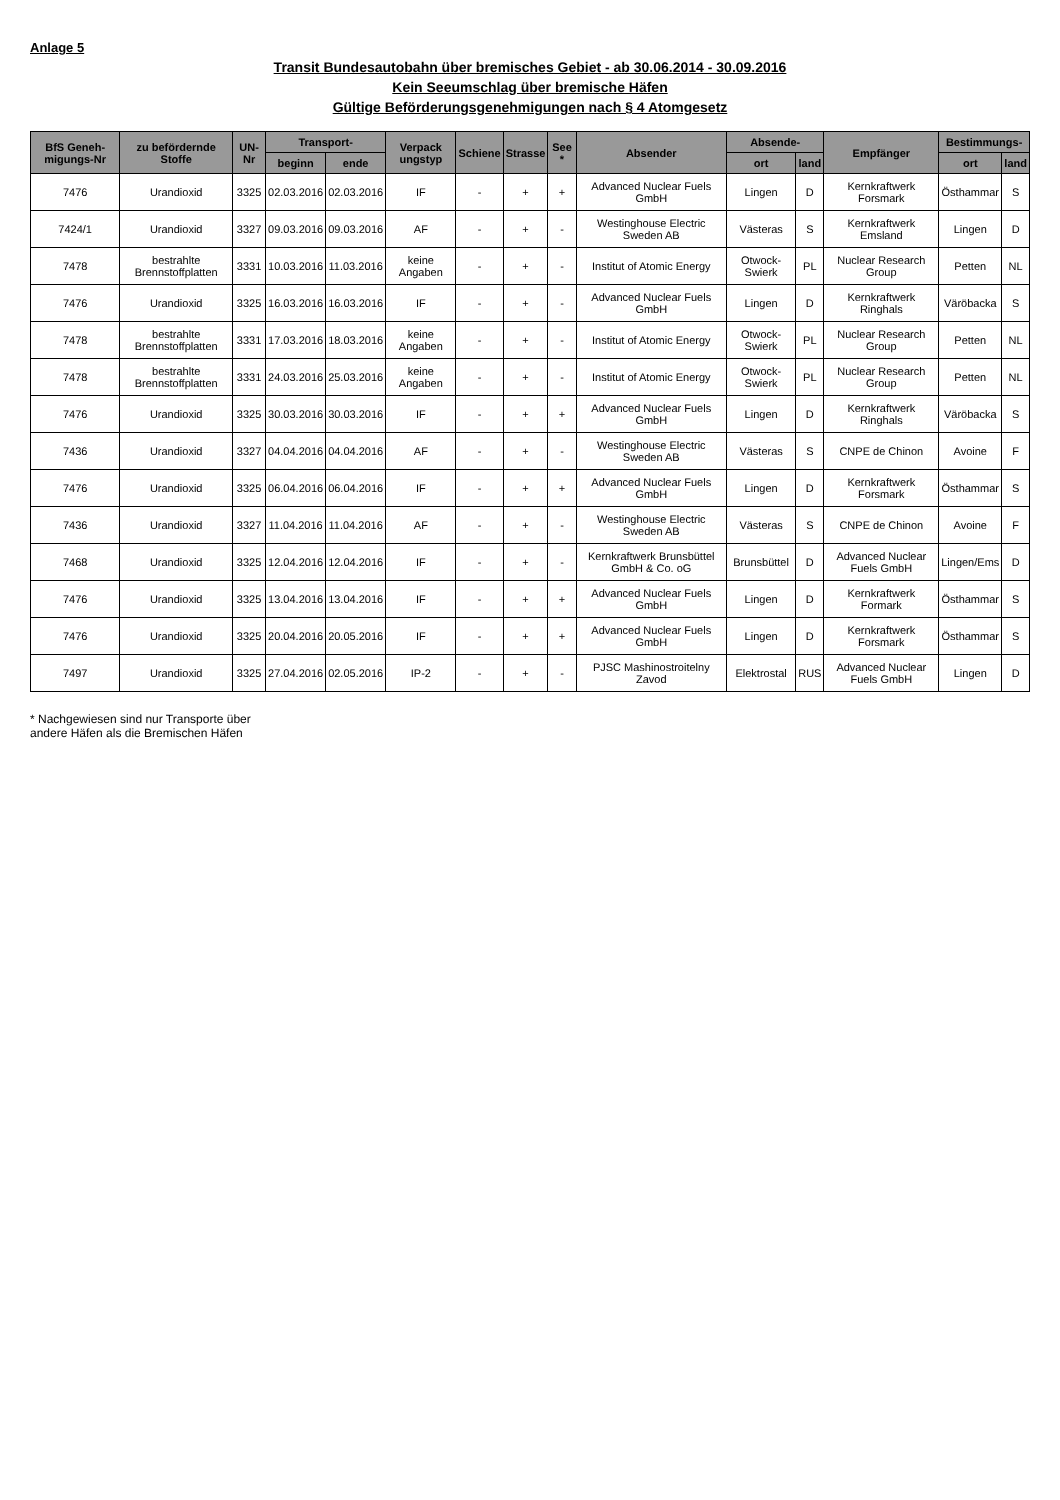Anlage 5
Transit Bundesautobahn über bremisches Gebiet - ab 30.06.2014 - 30.09.2016
Kein Seeumschlag über bremische Häfen
Gültige Beförderungsgenehmigungen nach § 4 Atomgesetz
| BfS Geneh-migungs-Nr | zu befördernde Stoffe | UN-Nr | Transport- | | Verpack ungstyp | Schiene | Strasse | See * | Absender | Absende- | | Empfänger | Bestimmungs- | |
| --- | --- | --- | --- | --- | --- | --- | --- | --- | --- | --- | --- | --- | --- | --- |
| | | | beginn | ende | | | | | | ort | land | | ort | land |
| 7476 | Urandioxid | 3325 | 02.03.2016 | 02.03.2016 | IF | - | + | + | Advanced Nuclear Fuels GmbH | Lingen | D | Kernkraftwerk Forsmark | Östhammar | S |
| 7424/1 | Urandioxid | 3327 | 09.03.2016 | 09.03.2016 | AF | - | + | - | Westinghouse Electric Sweden AB | Västeras | S | Kernkraftwerk Emsland | Lingen | D |
| 7478 | bestrahlte Brennstoffplatten | 3331 | 10.03.2016 | 11.03.2016 | keine Angaben | - | + | - | Institut of Atomic Energy | Otwock-Swierk | PL | Nuclear Research Group | Petten | NL |
| 7476 | Urandioxid | 3325 | 16.03.2016 | 16.03.2016 | IF | - | + | - | Advanced Nuclear Fuels GmbH | Lingen | D | Kernkraftwerk Ringhals | Väröbacka | S |
| 7478 | bestrahlte Brennstoffplatten | 3331 | 17.03.2016 | 18.03.2016 | keine Angaben | - | + | - | Institut of Atomic Energy | Otwock-Swierk | PL | Nuclear Research Group | Petten | NL |
| 7478 | bestrahlte Brennstoffplatten | 3331 | 24.03.2016 | 25.03.2016 | keine Angaben | - | + | - | Institut of Atomic Energy | Otwock-Swierk | PL | Nuclear Research Group | Petten | NL |
| 7476 | Urandioxid | 3325 | 30.03.2016 | 30.03.2016 | IF | - | + | + | Advanced Nuclear Fuels GmbH | Lingen | D | Kernkraftwerk Ringhals | Väröbacka | S |
| 7436 | Urandioxid | 3327 | 04.04.2016 | 04.04.2016 | AF | - | + | - | Westinghouse Electric Sweden AB | Västeras | S | CNPE de Chinon | Avoine | F |
| 7476 | Urandioxid | 3325 | 06.04.2016 | 06.04.2016 | IF | - | + | + | Advanced Nuclear Fuels GmbH | Lingen | D | Kernkraftwerk Forsmark | Östhammar | S |
| 7436 | Urandioxid | 3327 | 11.04.2016 | 11.04.2016 | AF | - | + | - | Westinghouse Electric Sweden AB | Västeras | S | CNPE de Chinon | Avoine | F |
| 7468 | Urandioxid | 3325 | 12.04.2016 | 12.04.2016 | IF | - | + | - | Kernkraftwerk Brunsbüttel GmbH & Co. oG | Brunsbüttel | D | Advanced Nuclear Fuels GmbH | Lingen/Ems | D |
| 7476 | Urandioxid | 3325 | 13.04.2016 | 13.04.2016 | IF | - | + | + | Advanced Nuclear Fuels GmbH | Lingen | D | Kernkraftwerk Formark | Östhammar | S |
| 7476 | Urandioxid | 3325 | 20.04.2016 | 20.05.2016 | IF | - | + | + | Advanced Nuclear Fuels GmbH | Lingen | D | Kernkraftwerk Forsmark | Östhammar | S |
| 7497 | Urandioxid | 3325 | 27.04.2016 | 02.05.2016 | IP-2 | - | + | - | PJSC Mashinostroitelny Zavod | Elektrostal | RUS | Advanced Nuclear Fuels GmbH | Lingen | D |
* Nachgewiesen sind nur Transporte über
andere Häfen als die Bremischen Häfen